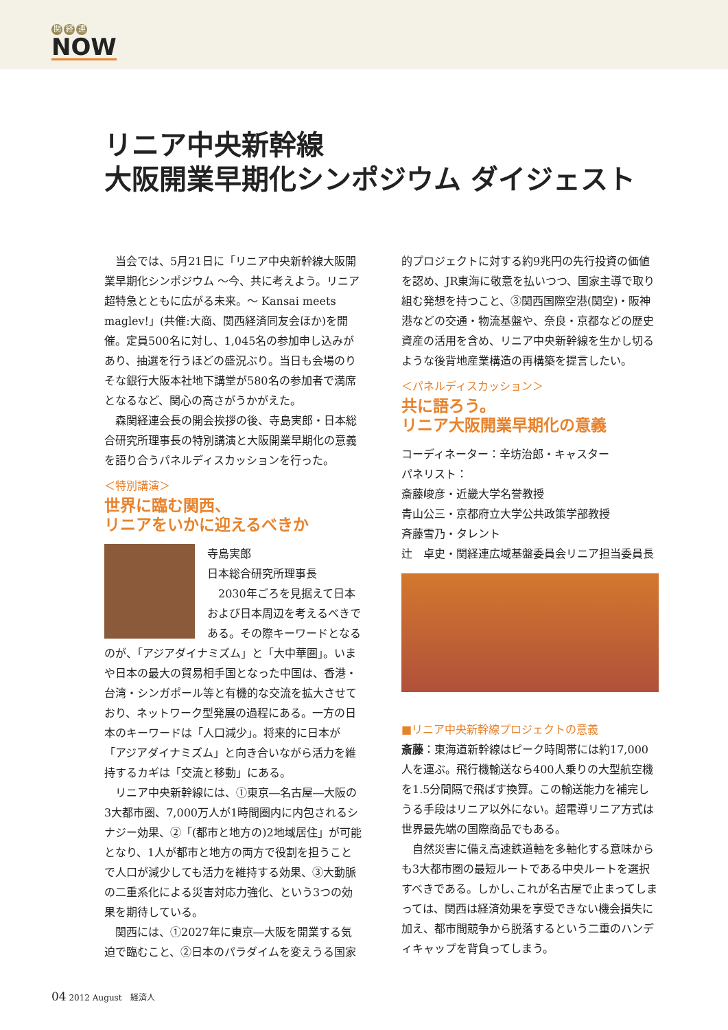関 経 連
NOW
リニア中央新幹線
大阪開業早期化シンポジウム ダイジェスト
当会では、5月21日に「リニア中央新幹線大阪開業早期化シンポジウム ～今、共に考えよう。リニア超特急とともに広がる未来。～ Kansai meets maglev!」(共催:大商、関西経済同友会ほか)を開催。定員500名に対し、1,045名の参加申し込みがあり、抽選を行うほどの盛況ぶり。当日も会場のりそな銀行大阪本社地下講堂が580名の参加者で満席となるなど、関心の高さがうかがえた。
森関経連会長の開会挨拶の後、寺島実郎・日本総合研究所理事長の特別講演と大阪開業早期化の意義を語り合うパネルディスカッションを行った。
＜特別講演＞
世界に臨む関西、
リニアをいかに迎えるべきか
寺島実郎
日本総合研究所理事長
2030年ごろを見据えて日本および日本周辺を考えるべきである。その際キーワードとなるのが、「アジアダイナミズム」と「大中華圏」。いまや日本の最大の貿易相手国となった中国は、香港・台湾・シンガポール等と有機的な交流を拡大させており、ネットワーク型発展の過程にある。一方の日本のキーワードは「人口減少」。将来的に日本が「アジアダイナミズム」と向き合いながら活力を維持するカギは「交流と移動」にある。
リニア中央新幹線には、①東京―名古屋―大阪の3大都市圏、7,000万人が1時間圏内に内包されるシナジー効果、②「(都市と地方の)2地域居住」が可能となり、1人が都市と地方の両方で役割を担うことで人口が減少しても活力を維持する効果、③大動脈の二重系化による災害対応力強化、という3つの効果を期待している。
関西には、①2027年に東京―大阪を開業する気迫で臨むこと、②日本のパラダイムを変えうる国家
的プロジェクトに対する約9兆円の先行投資の価値を認め、JR東海に敬意を払いつつ、国家主導で取り組む発想を持つこと、③関西国際空港(関空)・阪神港などの交通・物流基盤や、奈良・京都などの歴史資産の活用を含め、リニア中央新幹線を生かし切るような後背地産業構造の再構築を提言したい。
＜パネルディスカッション＞
共に語ろう。
リニア大阪開業早期化の意義
コーディネーター：辛坊治郎・キャスター
パネリスト：
斎藤峻彦・近畿大学名誉教授
青山公三・京都府立大学公共政策学部教授
斉藤雪乃・タレント
辻　卓史・関経連広域基盤委員会リニア担当委員長
■リニア中央新幹線プロジェクトの意義
斎藤：東海道新幹線はピーク時間帯には約17,000人を運ぶ。飛行機輸送なら400人乗りの大型航空機を1.5分間隔で飛ばす換算。この輸送能力を補完しうる手段はリニア以外にない。超電導リニア方式は世界最先端の国際商品でもある。
自然災害に備え高速鉄道軸を多軸化する意味からも3大都市圏の最短ルートである中央ルートを選択すべきである。しかし､これが名古屋で止まってしまっては、関西は経済効果を享受できない機会損失に加え、都市間競争から脱落するという二重のハンディキャップを背負ってしまう。
04 2012 August　経済人